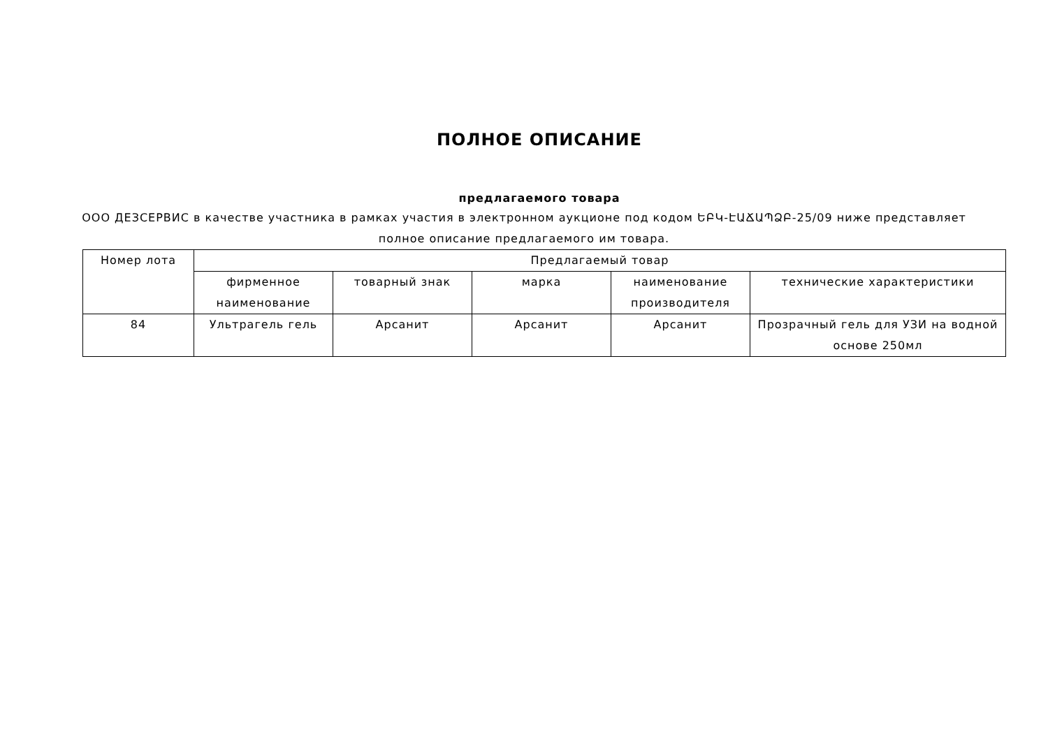ПОЛНОЕ ОПИСАНИЕ
предлагаемого товара
ООО ДЕЗСЕРВИС в качестве участника в рамках участия в электронном аукционе под кодом ԵԲԿ-ԷԱՃԱՊՁԲ-25/09 ниже представляет полное описание предлагаемого им товара.
| Номер лота | Предлагаемый товар | | | | |
| --- | --- | --- | --- | --- | --- |
| | фирменное наименование | товарный знак | марка | наименование производителя | технические характеристики |
| 84 | Ультрагель гель | Арсанит | Арсанит | Арсанит | Прозрачный гель для УЗИ на водной основе 250мл |